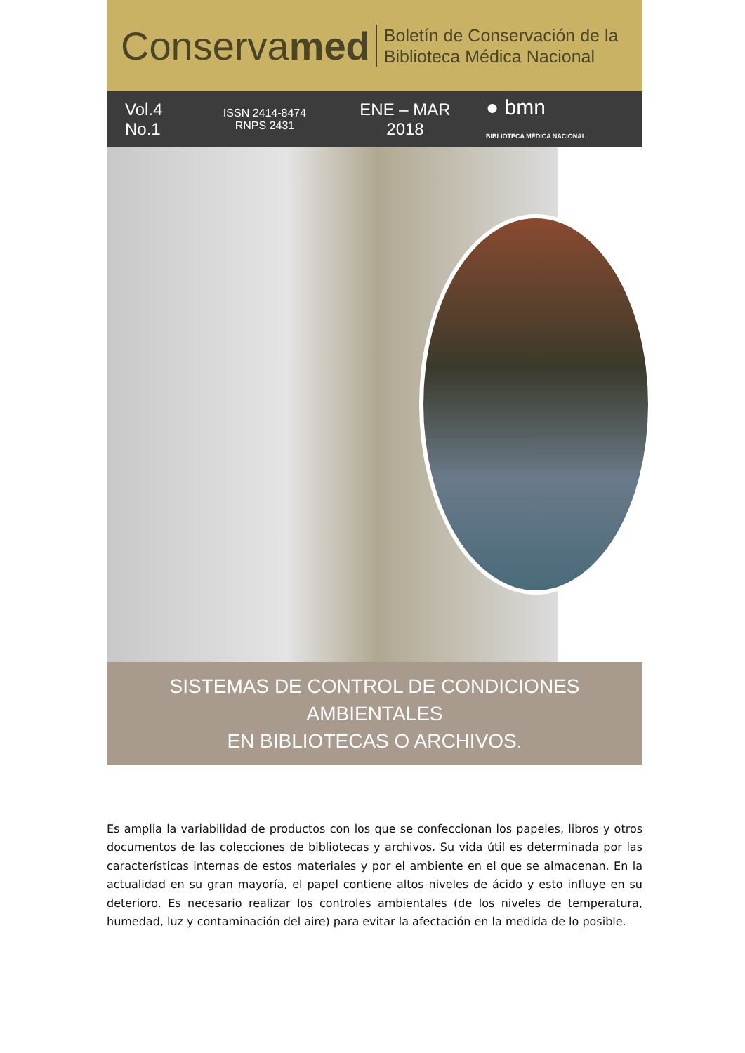Conservamed
Boletín de Conservación de la
Biblioteca Médica Nacional
Vol.4
No.1
ISSN 2414-8474
RNPS 2431
ENE – MAR
2018
● bmn
BIBLIOTECA MÉDICA NACIONAL
SISTEMAS DE CONTROL DE CONDICIONES AMBIENTALES
EN BIBLIOTECAS O ARCHIVOS.
Es amplia la variabilidad de productos con los que se confeccionan los papeles, libros y otros documentos de las colecciones de bibliotecas y archivos. Su vida útil es determinada por las características internas de estos materiales y por el ambiente en el que se almacenan. En la actualidad en su gran mayoría, el papel contiene altos niveles de ácido y esto influye en su deterioro. Es necesario realizar los controles ambientales (de los niveles de temperatura, humedad, luz y contaminación del aire) para evitar la afectación en la medida de lo posible.